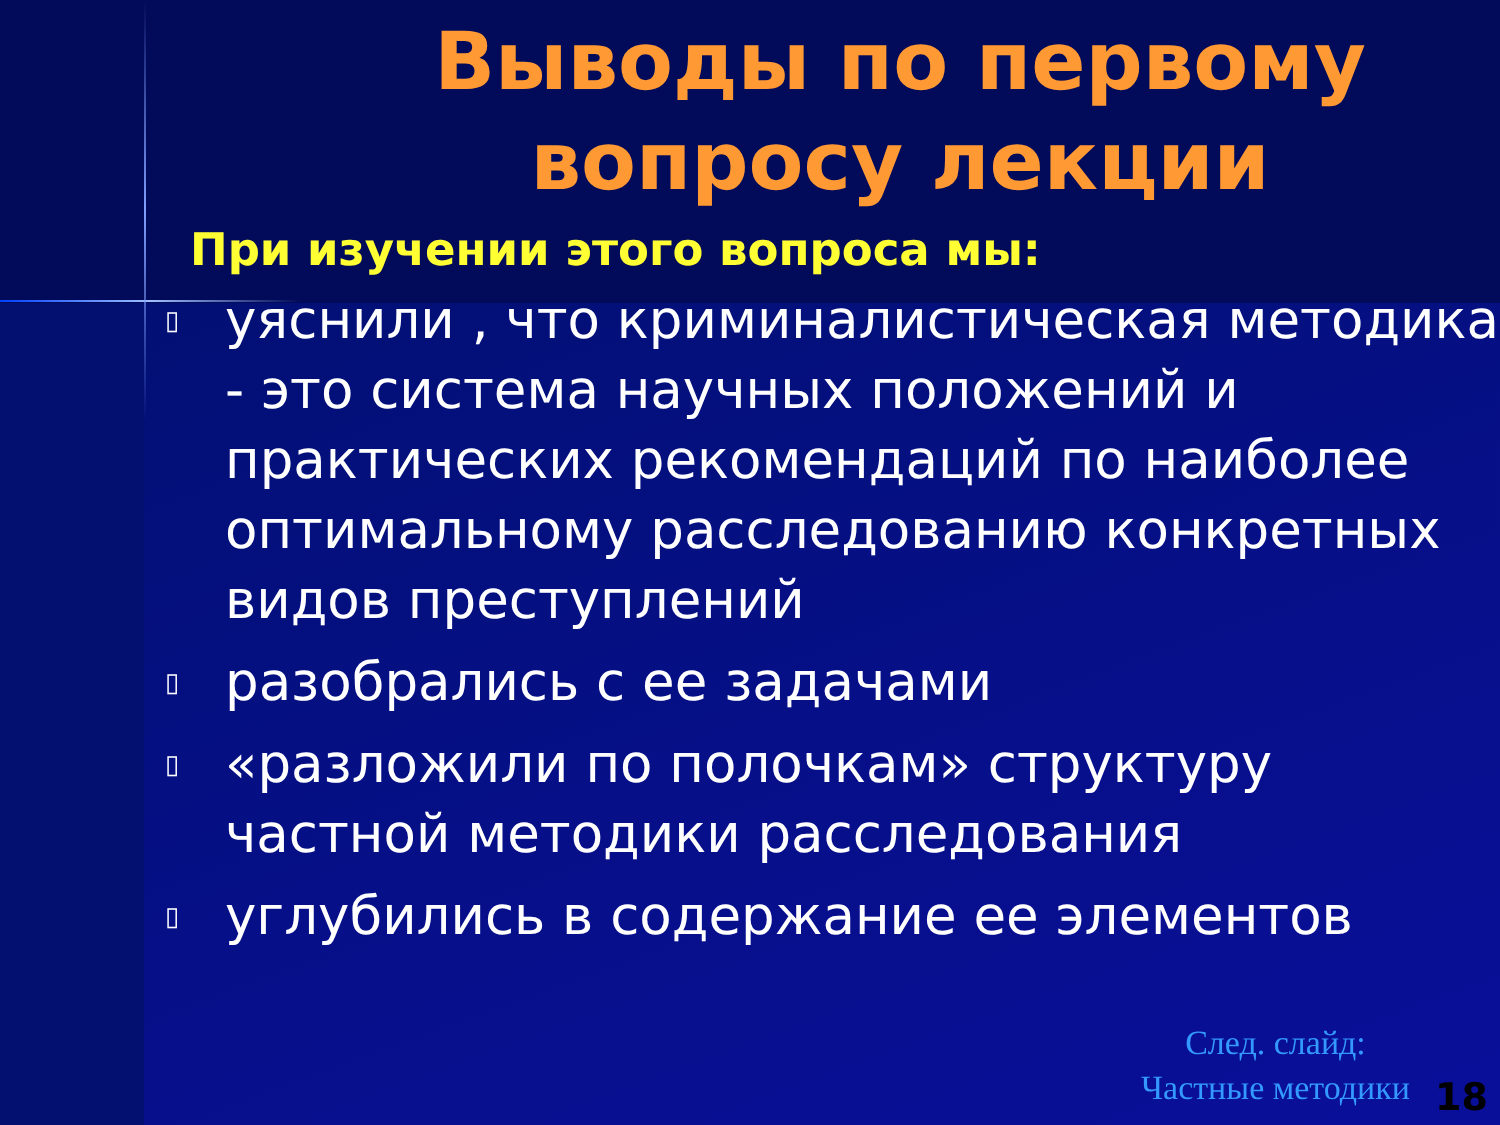Выводы по первому вопросу лекции
При изучении этого вопроса мы:
▯ уяснили , что криминалистическая методика - это система научных положений и практических рекомендаций по наиболее оптимальному расследованию конкретных видов преступлений
▯ разобрались с ее задачами
▯ «разложили по полочкам» структуру частной методики расследования
▯ углубились в содержание ее элементов
След. слайд:
Частные методики
18